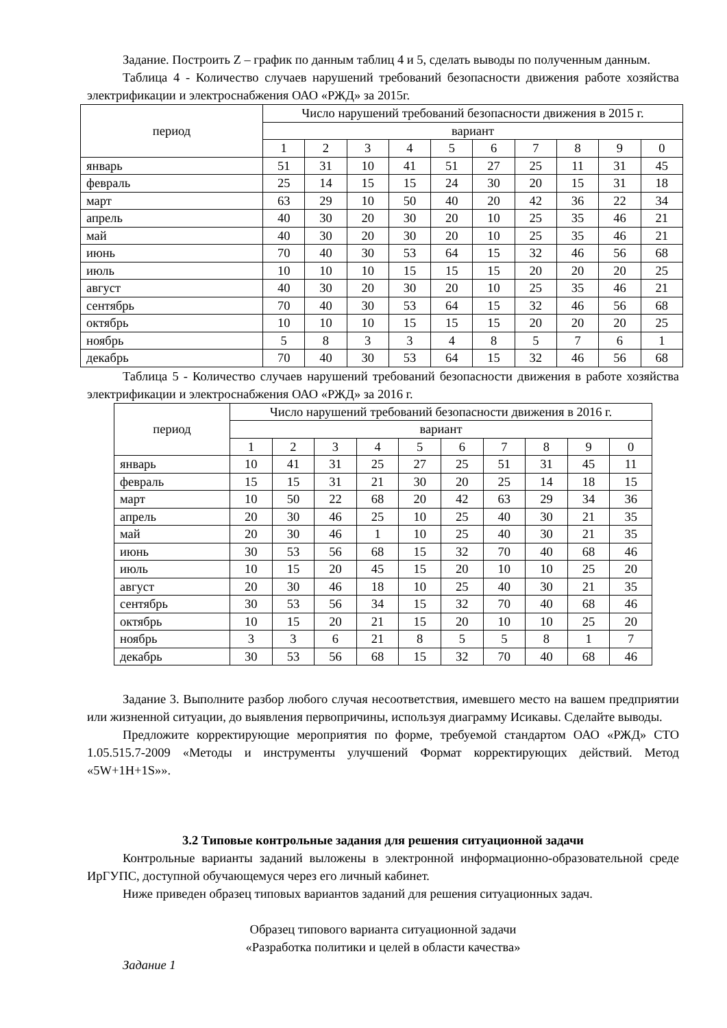Задание. Построить Z – график по данным таблиц 4 и 5, сделать выводы по полученным данным.
Таблица 4 - Количество случаев нарушений требований безопасности движения работе хозяйства электрификации и электроснабжения ОАО «РЖД» за 2015г.
| период | Число нарушений требований безопасности движения в 2015 г. | | | | | | | | | |
| | вариант | | | | | | | | | |
| | 1 | 2 | 3 | 4 | 5 | 6 | 7 | 8 | 9 | 0 |
| январь | 51 | 31 | 10 | 41 | 51 | 27 | 25 | 11 | 31 | 45 |
| февраль | 25 | 14 | 15 | 15 | 24 | 30 | 20 | 15 | 31 | 18 |
| март | 63 | 29 | 10 | 50 | 40 | 20 | 42 | 36 | 22 | 34 |
| апрель | 40 | 30 | 20 | 30 | 20 | 10 | 25 | 35 | 46 | 21 |
| май | 40 | 30 | 20 | 30 | 20 | 10 | 25 | 35 | 46 | 21 |
| июнь | 70 | 40 | 30 | 53 | 64 | 15 | 32 | 46 | 56 | 68 |
| июль | 10 | 10 | 10 | 15 | 15 | 15 | 20 | 20 | 20 | 25 |
| август | 40 | 30 | 20 | 30 | 20 | 10 | 25 | 35 | 46 | 21 |
| сентябрь | 70 | 40 | 30 | 53 | 64 | 15 | 32 | 46 | 56 | 68 |
| октябрь | 10 | 10 | 10 | 15 | 15 | 15 | 20 | 20 | 20 | 25 |
| ноябрь | 5 | 8 | 3 | 3 | 4 | 8 | 5 | 7 | 6 | 1 |
| декабрь | 70 | 40 | 30 | 53 | 64 | 15 | 32 | 46 | 56 | 68 |
Таблица 5 - Количество случаев нарушений требований безопасности движения в работе хозяйства электрификации и электроснабжения ОАО «РЖД» за 2016 г.
| период | Число нарушений требований безопасности движения в 2016 г. | | | | | | | | | |
| | вариант | | | | | | | | | |
| | 1 | 2 | 3 | 4 | 5 | 6 | 7 | 8 | 9 | 0 |
| январь | 10 | 41 | 31 | 25 | 27 | 25 | 51 | 31 | 45 | 11 |
| февраль | 15 | 15 | 31 | 21 | 30 | 20 | 25 | 14 | 18 | 15 |
| март | 10 | 50 | 22 | 68 | 20 | 42 | 63 | 29 | 34 | 36 |
| апрель | 20 | 30 | 46 | 25 | 10 | 25 | 40 | 30 | 21 | 35 |
| май | 20 | 30 | 46 | 1 | 10 | 25 | 40 | 30 | 21 | 35 |
| июнь | 30 | 53 | 56 | 68 | 15 | 32 | 70 | 40 | 68 | 46 |
| июль | 10 | 15 | 20 | 45 | 15 | 20 | 10 | 10 | 25 | 20 |
| август | 20 | 30 | 46 | 18 | 10 | 25 | 40 | 30 | 21 | 35 |
| сентябрь | 30 | 53 | 56 | 34 | 15 | 32 | 70 | 40 | 68 | 46 |
| октябрь | 10 | 15 | 20 | 21 | 15 | 20 | 10 | 10 | 25 | 20 |
| ноябрь | 3 | 3 | 6 | 21 | 8 | 5 | 5 | 8 | 1 | 7 |
| декабрь | 30 | 53 | 56 | 68 | 15 | 32 | 70 | 40 | 68 | 46 |
Задание 3. Выполните разбор любого случая несоответствия, имевшего место на вашем предприятии или жизненной ситуации, до выявления первопричины, используя диаграмму Исикавы. Сделайте выводы.
Предложите корректирующие мероприятия по форме, требуемой стандартом ОАО «РЖД» СТО 1.05.515.7-2009 «Методы и инструменты улучшений Формат корректирующих действий. Метод «5W+1H+1S»».
3.2 Типовые контрольные задания для решения ситуационной задачи
Контрольные варианты заданий выложены в электронной информационно-образовательной среде ИрГУПС, доступной обучающемуся через его личный кабинет.
Ниже приведен образец типовых вариантов заданий для решения ситуационных задач.
Образец типового варианта ситуационной задачи
«Разработка политики и целей в области качества»
Задание 1